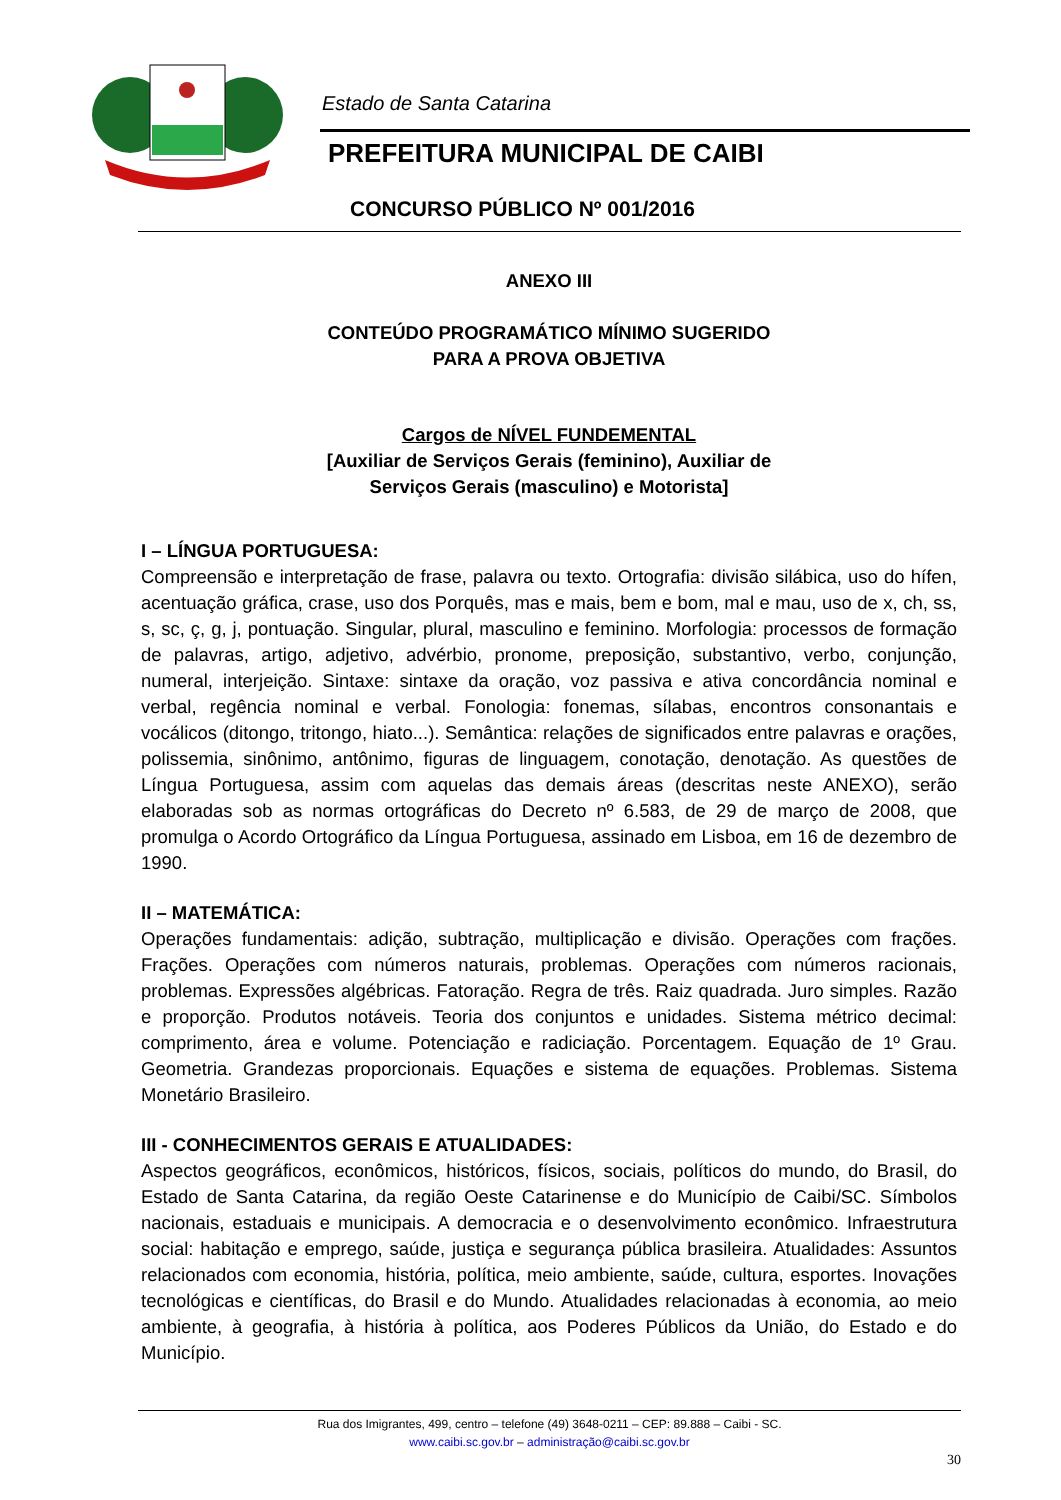Estado de Santa Catarina
PREFEITURA MUNICIPAL DE CAIBI
CONCURSO PÚBLICO Nº 001/2016
ANEXO III
CONTEÚDO PROGRAMÁTICO MÍNIMO SUGERIDO
PARA A PROVA OBJETIVA
Cargos de NÍVEL FUNDEMENTAL
[Auxiliar de Serviços Gerais (feminino), Auxiliar de
Serviços Gerais (masculino) e Motorista]
I – LÍNGUA PORTUGUESA:
Compreensão e interpretação de frase, palavra ou texto. Ortografia: divisão silábica, uso do hífen, acentuação gráfica, crase, uso dos Porquês, mas e mais, bem e bom, mal e mau, uso de x, ch, ss, s, sc, ç, g, j, pontuação. Singular, plural, masculino e feminino. Morfologia: processos de formação de palavras, artigo, adjetivo, advérbio, pronome, preposição, substantivo, verbo, conjunção, numeral, interjeição. Sintaxe: sintaxe da oração, voz passiva e ativa concordância nominal e verbal, regência nominal e verbal. Fonologia: fonemas, sílabas, encontros consonantais e vocálicos (ditongo, tritongo, hiato...). Semântica: relações de significados entre palavras e orações, polissemia, sinônimo, antônimo, figuras de linguagem, conotação, denotação. As questões de Língua Portuguesa, assim com aquelas das demais áreas (descritas neste ANEXO), serão elaboradas sob as normas ortográficas do Decreto nº 6.583, de 29 de março de 2008, que promulga o Acordo Ortográfico da Língua Portuguesa, assinado em Lisboa, em 16 de dezembro de 1990.
II – MATEMÁTICA:
Operações fundamentais: adição, subtração, multiplicação e divisão. Operações com frações. Frações. Operações com números naturais, problemas. Operações com números racionais, problemas. Expressões algébricas. Fatoração. Regra de três. Raiz quadrada. Juro simples. Razão e proporção. Produtos notáveis. Teoria dos conjuntos e unidades. Sistema métrico decimal: comprimento, área e volume. Potenciação e radiciação. Porcentagem. Equação de 1º Grau. Geometria. Grandezas proporcionais. Equações e sistema de equações. Problemas. Sistema Monetário Brasileiro.
III - CONHECIMENTOS GERAIS E ATUALIDADES:
Aspectos geográficos, econômicos, históricos, físicos, sociais, políticos do mundo, do Brasil, do Estado de Santa Catarina, da região Oeste Catarinense e do Município de Caibi/SC. Símbolos nacionais, estaduais e municipais. A democracia e o desenvolvimento econômico. Infraestrutura social: habitação e emprego, saúde, justiça e segurança pública brasileira. Atualidades: Assuntos relacionados com economia, história, política, meio ambiente, saúde, cultura, esportes. Inovações tecnológicas e científicas, do Brasil e do Mundo. Atualidades relacionadas à economia, ao meio ambiente, à geografia, à história à política, aos Poderes Públicos da União, do Estado e do Município.
Rua dos Imigrantes, 499, centro – telefone (49) 3648-0211 – CEP: 89.888 – Caibi - SC.
www.caibi.sc.gov.br – administração@caibi.sc.gov.br
30